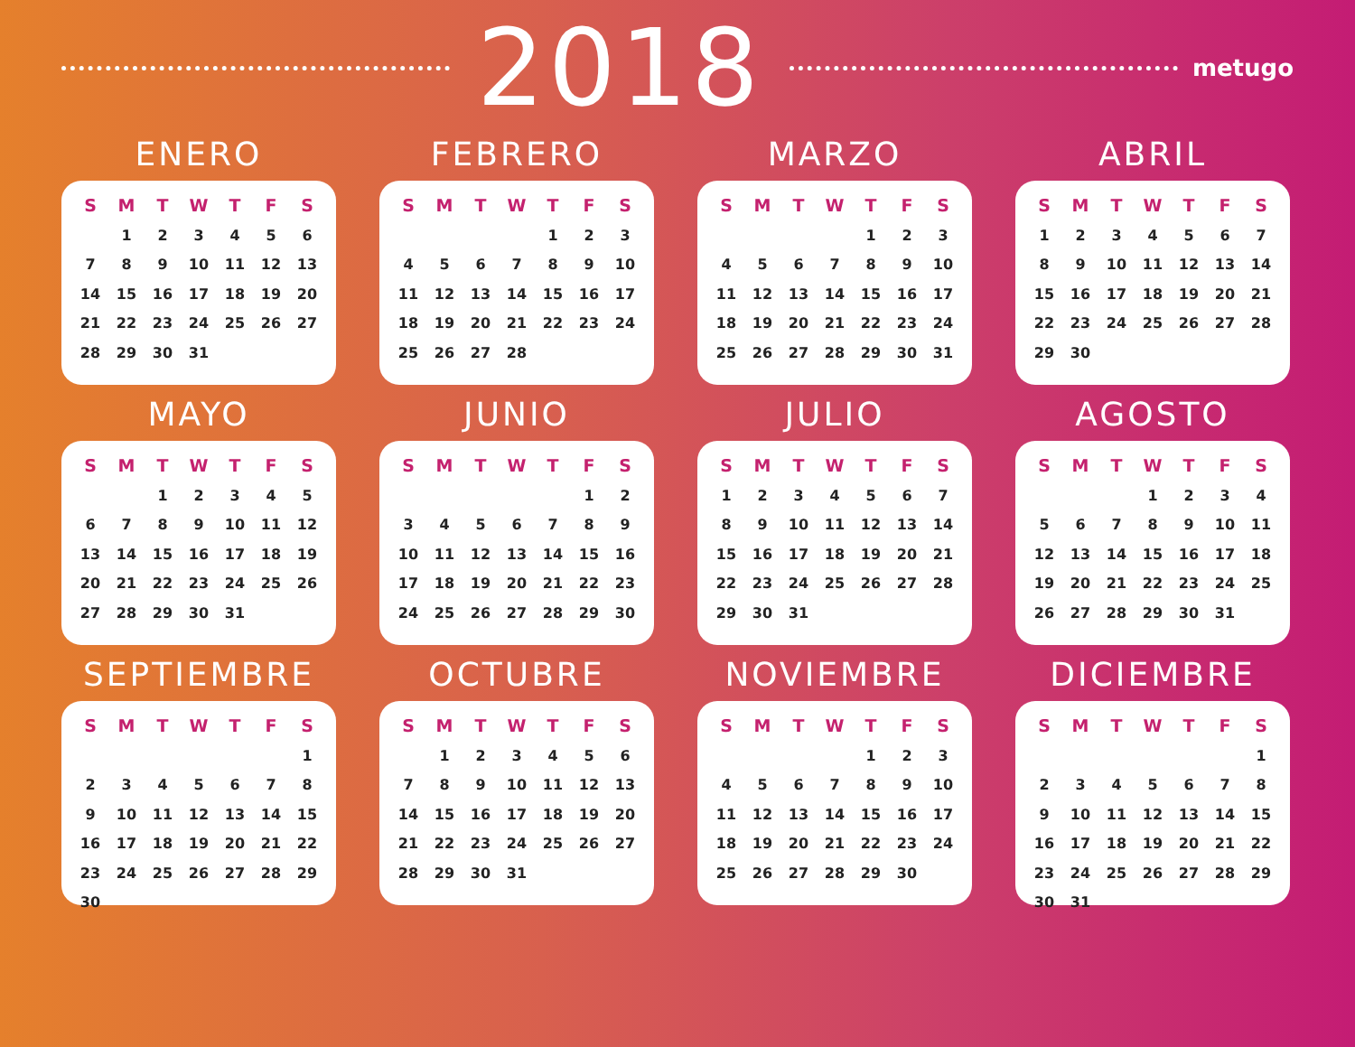2018
metugo
ENERO
| S | M | T | W | T | F | S |
| --- | --- | --- | --- | --- | --- | --- |
| | 1 | 2 | 3 | 4 | 5 | 6 |
| 7 | 8 | 9 | 10 | 11 | 12 | 13 |
| 14 | 15 | 16 | 17 | 18 | 19 | 20 |
| 21 | 22 | 23 | 24 | 25 | 26 | 27 |
| 28 | 29 | 30 | 31 | | | |
FEBRERO
| S | M | T | W | T | F | S |
| --- | --- | --- | --- | --- | --- | --- |
| | | | | 1 | 2 | 3 |
| 4 | 5 | 6 | 7 | 8 | 9 | 10 |
| 11 | 12 | 13 | 14 | 15 | 16 | 17 |
| 18 | 19 | 20 | 21 | 22 | 23 | 24 |
| 25 | 26 | 27 | 28 | | | |
MARZO
| S | M | T | W | T | F | S |
| --- | --- | --- | --- | --- | --- | --- |
| | | | | 1 | 2 | 3 |
| 4 | 5 | 6 | 7 | 8 | 9 | 10 |
| 11 | 12 | 13 | 14 | 15 | 16 | 17 |
| 18 | 19 | 20 | 21 | 22 | 23 | 24 |
| 25 | 26 | 27 | 28 | 29 | 30 | 31 |
ABRIL
| S | M | T | W | T | F | S |
| --- | --- | --- | --- | --- | --- | --- |
| 1 | 2 | 3 | 4 | 5 | 6 | 7 |
| 8 | 9 | 10 | 11 | 12 | 13 | 14 |
| 15 | 16 | 17 | 18 | 19 | 20 | 21 |
| 22 | 23 | 24 | 25 | 26 | 27 | 28 |
| 29 | 30 | | | | | |
MAYO
| S | M | T | W | T | F | S |
| --- | --- | --- | --- | --- | --- | --- |
| | | 1 | 2 | 3 | 4 | 5 |
| 6 | 7 | 8 | 9 | 10 | 11 | 12 |
| 13 | 14 | 15 | 16 | 17 | 18 | 19 |
| 20 | 21 | 22 | 23 | 24 | 25 | 26 |
| 27 | 28 | 29 | 30 | 31 | | |
JUNIO
| S | M | T | W | T | F | S |
| --- | --- | --- | --- | --- | --- | --- |
| | | | | | 1 | 2 |
| 3 | 4 | 5 | 6 | 7 | 8 | 9 |
| 10 | 11 | 12 | 13 | 14 | 15 | 16 |
| 17 | 18 | 19 | 20 | 21 | 22 | 23 |
| 24 | 25 | 26 | 27 | 28 | 29 | 30 |
JULIO
| S | M | T | W | T | F | S |
| --- | --- | --- | --- | --- | --- | --- |
| 1 | 2 | 3 | 4 | 5 | 6 | 7 |
| 8 | 9 | 10 | 11 | 12 | 13 | 14 |
| 15 | 16 | 17 | 18 | 19 | 20 | 21 |
| 22 | 23 | 24 | 25 | 26 | 27 | 28 |
| 29 | 30 | 31 | | | | |
AGOSTO
| S | M | T | W | T | F | S |
| --- | --- | --- | --- | --- | --- | --- |
| | | | 1 | 2 | 3 | 4 |
| 5 | 6 | 7 | 8 | 9 | 10 | 11 |
| 12 | 13 | 14 | 15 | 16 | 17 | 18 |
| 19 | 20 | 21 | 22 | 23 | 24 | 25 |
| 26 | 27 | 28 | 29 | 30 | 31 | |
SEPTIEMBRE
| S | M | T | W | T | F | S |
| --- | --- | --- | --- | --- | --- | --- |
| | | | | | | 1 |
| 2 | 3 | 4 | 5 | 6 | 7 | 8 |
| 9 | 10 | 11 | 12 | 13 | 14 | 15 |
| 16 | 17 | 18 | 19 | 20 | 21 | 22 |
| 23 | 24 | 25 | 26 | 27 | 28 | 29 |
| 30 | | | | | | |
OCTUBRE
| S | M | T | W | T | F | S |
| --- | --- | --- | --- | --- | --- | --- |
| | 1 | 2 | 3 | 4 | 5 | 6 |
| 7 | 8 | 9 | 10 | 11 | 12 | 13 |
| 14 | 15 | 16 | 17 | 18 | 19 | 20 |
| 21 | 22 | 23 | 24 | 25 | 26 | 27 |
| 28 | 29 | 30 | 31 | | | |
NOVIEMBRE
| S | M | T | W | T | F | S |
| --- | --- | --- | --- | --- | --- | --- |
| | | | | 1 | 2 | 3 |
| 4 | 5 | 6 | 7 | 8 | 9 | 10 |
| 11 | 12 | 13 | 14 | 15 | 16 | 17 |
| 18 | 19 | 20 | 21 | 22 | 23 | 24 |
| 25 | 26 | 27 | 28 | 29 | 30 | |
DICIEMBRE
| S | M | T | W | T | F | S |
| --- | --- | --- | --- | --- | --- | --- |
| | | | | | | 1 |
| 2 | 3 | 4 | 5 | 6 | 7 | 8 |
| 9 | 10 | 11 | 12 | 13 | 14 | 15 |
| 16 | 17 | 18 | 19 | 20 | 21 | 22 |
| 23 | 24 | 25 | 26 | 27 | 28 | 29 |
| 30 | 31 | | | | | |